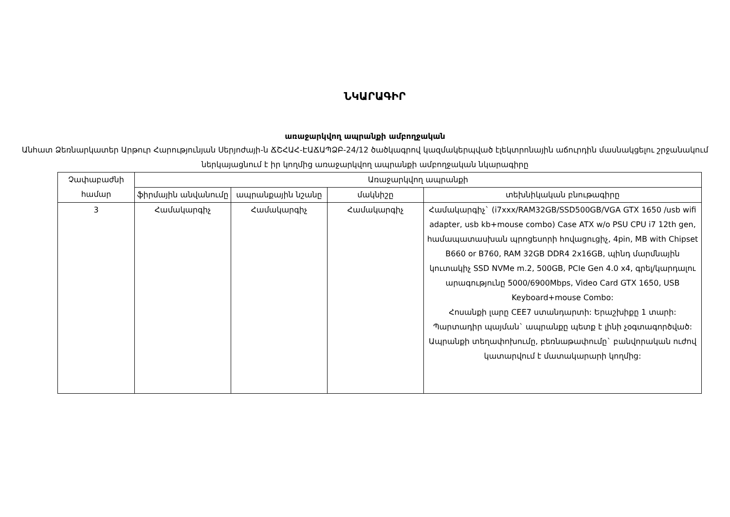ՆԿԱՐԱԳԻՐ
առաջարկվող ապրանքի ամբողջական
Անհատ Ձեռնարկատեր Արթուր Հարությունյան Սերյոժայի-ն ՃՇՀԱՀ-ԷԱՃԱՊՁԲ-24/12 ծածկագրով կազմակերպված էլեկտրոնային աճուրդին մասնակցելու շրջանակում ներկայացնում է իր կողմից առաջարկվող ապրանքի ամբողջական նկարագիրը
| Չափաբաժնի համար | Առաջարկվող ապրանքի | | | |
| --- | --- | --- | --- | --- |
| | ֆիրմային անվանումը | ապրանքային նշանը | մակնիշը | տեխնիկական բնութագիրը |
| 3 | Համակարգիչ | Համակարգիչ | Համակարգիչ | Համակարգիչ` (i7xxx/RAM32GB/SSD500GB/VGA GTX 1650 /usb wifi adapter, usb kb+mouse combo) Case ATX w/o PSU CPU i7 12th gen, համապատասխան պրոցեսորի հովացուցիչ, 4pin, MB with Chipset B660 or B760, RAM 32GB DDR4 2x16GB, պինդ մարմնային կուտակիչ SSD NVMe m.2, 500GB, PCIe Gen 4.0 x4, գրել/կարդալու արագությունը 5000/6900Mbps, Video Card GTX 1650, USB Keyboard+mouse Combo: Հոսանքի լարը CEE7 ստանդարտի: Երաշխիքը 1 տարի: Պարտադիր պայման` ապրանքը պետք է լինի չօգտագործված: Ապրանքի տեղափոխումը, բեռնաթափումը` բանվորական ուժով կատարվում է մատակարարի կողմից: |